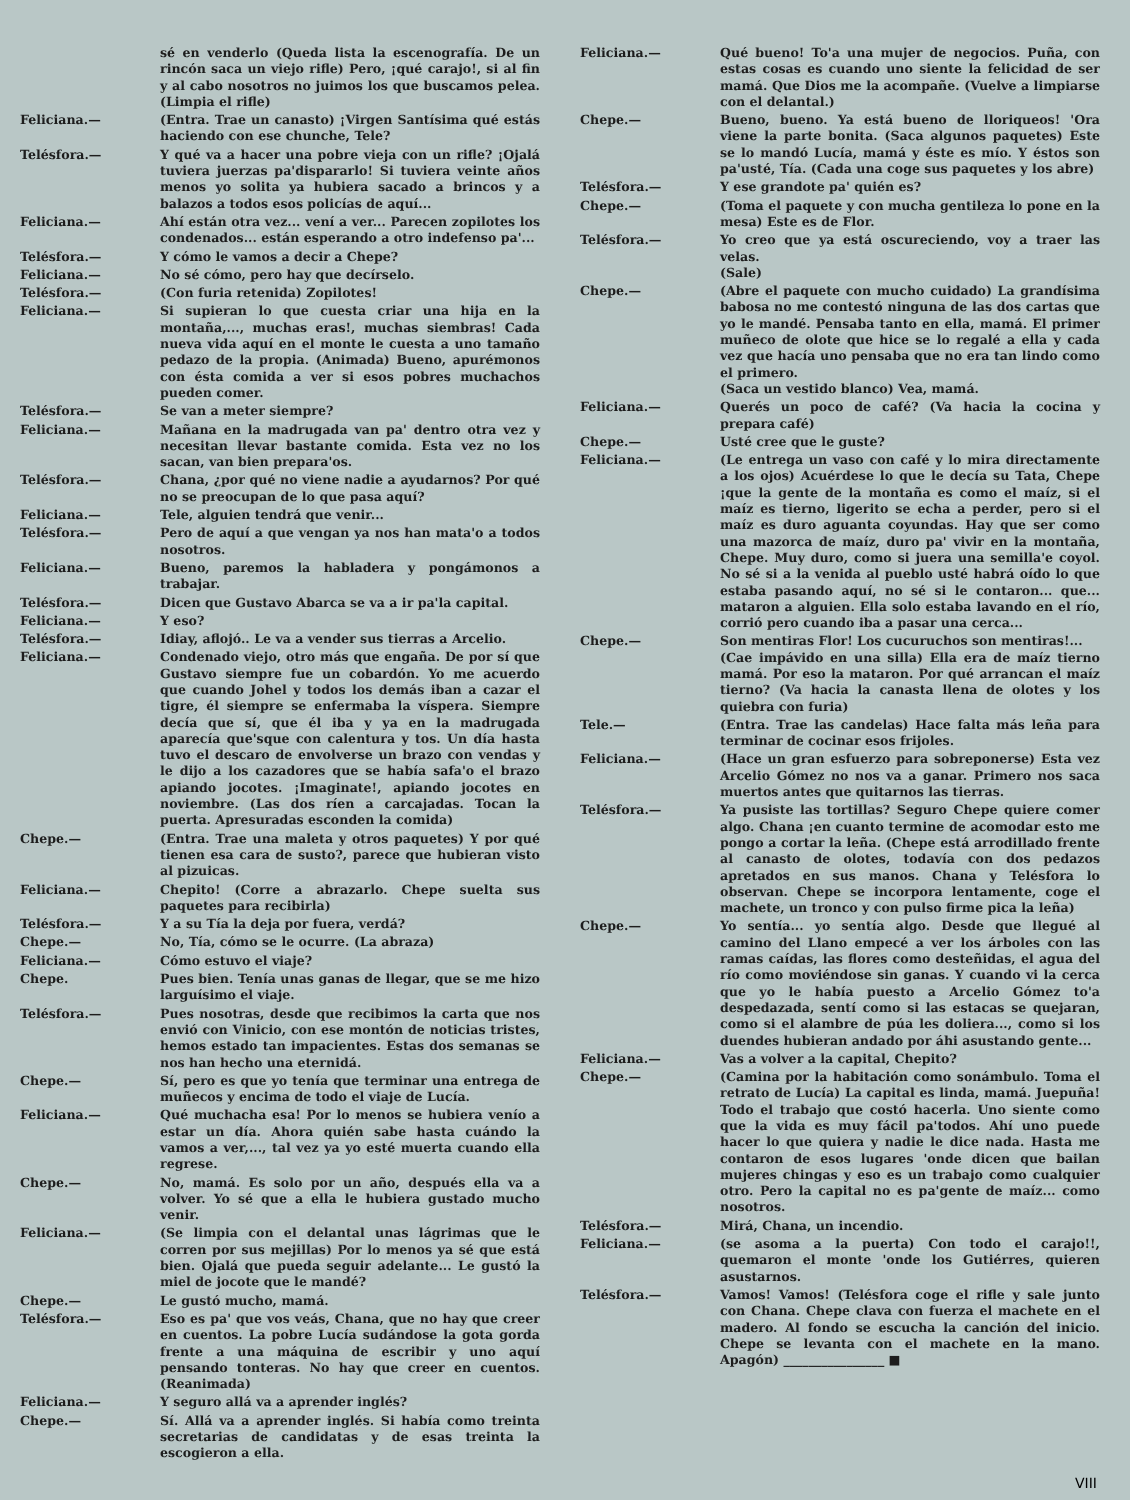sé en venderlo (Queda lista la escenografía. De un rincón saca un viejo rifle) Pero, ¡qué carajo!, si al fin y al cabo nosotros no juimos los que buscamos pelea. (Limpia el rifle)
Feliciana.— (Entra. Trae un canasto) ¡Virgen Santísima qué estás haciendo con ese chunche, Tele?
Telésfora.— Y qué va a hacer una pobre vieja con un rifle? ¡Ojalá tuviera juerzas pa'dispararlo! Si tuviera veinte años menos yo solita ya hubiera sacado a brincos y a balazos a todos esos policías de aquí...
Feliciana.— Ahí están otra vez... vení a ver... Parecen zopilotes los condenados... están esperando a otro indefenso pa'...
Telésfora.— Y cómo le vamos a decir a Chepe?
Feliciana.— No sé cómo, pero hay que decírselo.
Telésfora.— (Con furia retenida) Zopilotes!
Feliciana.— Si supieran lo que cuesta criar una hija en la montaña,..., muchas eras!, muchas siembras! Cada nueva vida aquí en el monte le cuesta a uno tamaño pedazo de la propia. (Animada) Bueno, apurémonos con ésta comida a ver si esos pobres muchachos pueden comer.
Telésfora.— Se van a meter siempre?
Feliciana.— Mañana en la madrugada van pa' dentro otra vez y necesitan llevar bastante comida. Esta vez no los sacan, van bien prepara'os.
Telésfora.— Chana, ¿por qué no viene nadie a ayudarnos? Por qué no se preocupan de lo que pasa aquí?
Feliciana.— Tele, alguien tendrá que venir...
Telésfora.— Pero de aquí a que vengan ya nos han mata'o a todos nosotros.
Feliciana.— Bueno, paremos la habladera y pongámonos a trabajar.
Telésfora.— Dicen que Gustavo Abarca se va a ir pa'la capital.
Feliciana.— Y eso?
Telésfora.— Idiay, aflojó.. Le va a vender sus tierras a Arcelio.
Feliciana.— Condenado viejo, otro más que engaña. De por sí que Gustavo siempre fue un cobardón. Yo me acuerdo que cuando Johel y todos los demás iban a cazar el tigre, él siempre se enfermaba la víspera. Siempre decía que sí, que él iba y ya en la madrugada aparecía que'sque con calentura y tos. Un día hasta tuvo el descaro de envolverse un brazo con vendas y le dijo a los cazadores que se había safa'o el brazo apiando jocotes. ¡Imaginate!, apiando jocotes en noviembre. (Las dos ríen a carcajadas. Tocan la puerta. Apresuradas esconden la comida)
Chepe.— (Entra. Trae una maleta y otros paquetes) Y por qué tienen esa cara de susto?, parece que hubieran visto al pizuicas.
Feliciana.— Chepito! (Corre a abrazarlo. Chepe suelta sus paquetes para recibirla)
Telésfora.— Y a su Tía la deja por fuera, verdá?
Chepe.— No, Tía, cómo se le ocurre. (La abraza)
Feliciana.— Cómo estuvo el viaje?
Chepe. Pues bien. Tenía unas ganas de llegar, que se me hizo larguísimo el viaje.
Telésfora.— Pues nosotras, desde que recibimos la carta que nos envió con Vinicio, con ese montón de noticias tristes, hemos estado tan impacientes. Estas dos semanas se nos han hecho una eternidá.
Chepe.— Sí, pero es que yo tenía que terminar una entrega de muñecos y encima de todo el viaje de Lucía.
Feliciana.— Qué muchacha esa! Por lo menos se hubiera venío a estar un día. Ahora quién sabe hasta cuándo la vamos a ver,..., tal vez ya yo esté muerta cuando ella regrese.
Chepe.— No, mamá. Es solo por un año, después ella va a volver. Yo sé que a ella le hubiera gustado mucho venir.
Feliciana.— (Se limpia con el delantal unas lágrimas que le corren por sus mejillas) Por lo menos ya sé que está bien. Ojalá que pueda seguir adelante... Le gustó la miel de jocote que le mandé?
Chepe.— Le gustó mucho, mamá.
Telésfora.— Eso es pa' que vos veás, Chana, que no hay que creer en cuentos. La pobre Lucía sudándose la gota gorda frente a una máquina de escribir y uno aquí pensando tonteras. No hay que creer en cuentos. (Reanimada)
Feliciana.— Y seguro allá va a aprender inglés?
Chepe.— Sí. Allá va a aprender inglés. Si había como treinta secretarias de candidatas y de esas treinta la escogieron a ella.
Feliciana.— Qué bueno! To'a una mujer de negocios. Puña, con estas cosas es cuando uno siente la felicidad de ser mamá. Que Dios me la acompañe. (Vuelve a limpiarse con el delantal.)
Chepe.— Bueno, bueno. Ya está bueno de lloriqueos! 'Ora viene la parte bonita. (Saca algunos paquetes) Este se lo mandó Lucía, mamá y éste es mío. Y éstos son pa'usté, Tía. (Cada una coge sus paquetes y los abre)
Telésfora.— Y ese grandote pa' quién es?
Chepe.— (Toma el paquete y con mucha gentileza lo pone en la mesa) Este es de Flor.
Telésfora.— Yo creo que ya está oscureciendo, voy a traer las velas.
(Sale)
Chepe.— (Abre el paquete con mucho cuidado) La grandísima babosa no me contestó ninguna de las dos cartas que yo le mandé. Pensaba tanto en ella, mamá. El primer muñeco de olote que hice se lo regalé a ella y cada vez que hacía uno pensaba que no era tan lindo como el primero.
(Saca un vestido blanco) Vea, mamá.
Feliciana.— Querés un poco de café? (Va hacia la cocina y prepara café)
Chepe.— Usté cree que le guste?
Feliciana.— (Le entrega un vaso con café y lo mira directamente a los ojos) Acuérdese lo que le decía su Tata, Chepe ¡que la gente de la montaña es como el maíz, si el maíz es tierno, ligerito se echa a perder, pero si el maíz es duro aguanta coyundas. Hay que ser como una mazorca de maíz, duro pa' vivir en la montaña, Chepe. Muy duro, como si juera una semilla'e coyol. No sé si a la venida al pueblo usté habrá oído lo que estaba pasando aquí, no sé si le contaron... que... mataron a alguien. Ella solo estaba lavando en el río, corrió pero cuando iba a pasar una cerca...
Chepe.— Son mentiras Flor! Los cucuruchos son mentiras!...
(Cae impávido en una silla) Ella era de maíz tierno mamá. Por eso la mataron. Por qué arrancan el maíz tierno? (Va hacia la canasta llena de olotes y los quiebra con furia)
Tele.— (Entra. Trae las candelas) Hace falta más leña para terminar de cocinar esos frijoles.
Feliciana.— (Hace un gran esfuerzo para sobreponerse) Esta vez Arcelio Gómez no nos va a ganar. Primero nos saca muertos antes que quitarnos las tierras.
Telésfora.— Ya pusiste las tortillas? Seguro Chepe quiere comer algo. Chana ¡en cuanto termine de acomodar esto me pongo a cortar la leña. (Chepe está arrodillado frente al canasto de olotes, todavía con dos pedazos apretados en sus manos. Chana y Telésfora lo observan. Chepe se incorpora lentamente, coge el machete, un tronco y con pulso firme pica la leña)
Chepe.— Yo sentía... yo sentía algo. Desde que llegué al camino del Llano empecé a ver los árboles con las ramas caídas, las flores como desteñidas, el agua del río como moviéndose sin ganas. Y cuando vi la cerca que yo le había puesto a Arcelio Gómez to'a despedazada, sentí como si las estacas se quejaran, como si el alambre de púa les doliera..., como si los duendes hubieran andado por áhi asustando gente...
Feliciana.— Vas a volver a la capital, Chepito?
Chepe.— (Camina por la habitación como sonámbulo. Toma el retrato de Lucía) La capital es linda, mamá. Juepuña! Todo el trabajo que costó hacerla. Uno siente como que la vida es muy fácil pa'todos. Ahí uno puede hacer lo que quiera y nadie le dice nada. Hasta me contaron de esos lugares 'onde dicen que bailan mujeres chingas y eso es un trabajo como cualquier otro. Pero la capital no es pa'gente de maíz... como nosotros.
Telésfora.— Mirá, Chana, un incendio.
Feliciana.— (se asoma a la puerta) Con todo el carajo!!, quemaron el monte 'onde los Gutiérres, quieren asustarnos.
Telésfora.— Vamos! Vamos! (Telésfora coge el rifle y sale junto con Chana. Chepe clava con fuerza el machete en el madero. Al fondo se escucha la canción del inicio. Chepe se levanta con el machete en la mano. Apagón) ________________ ■
VIII